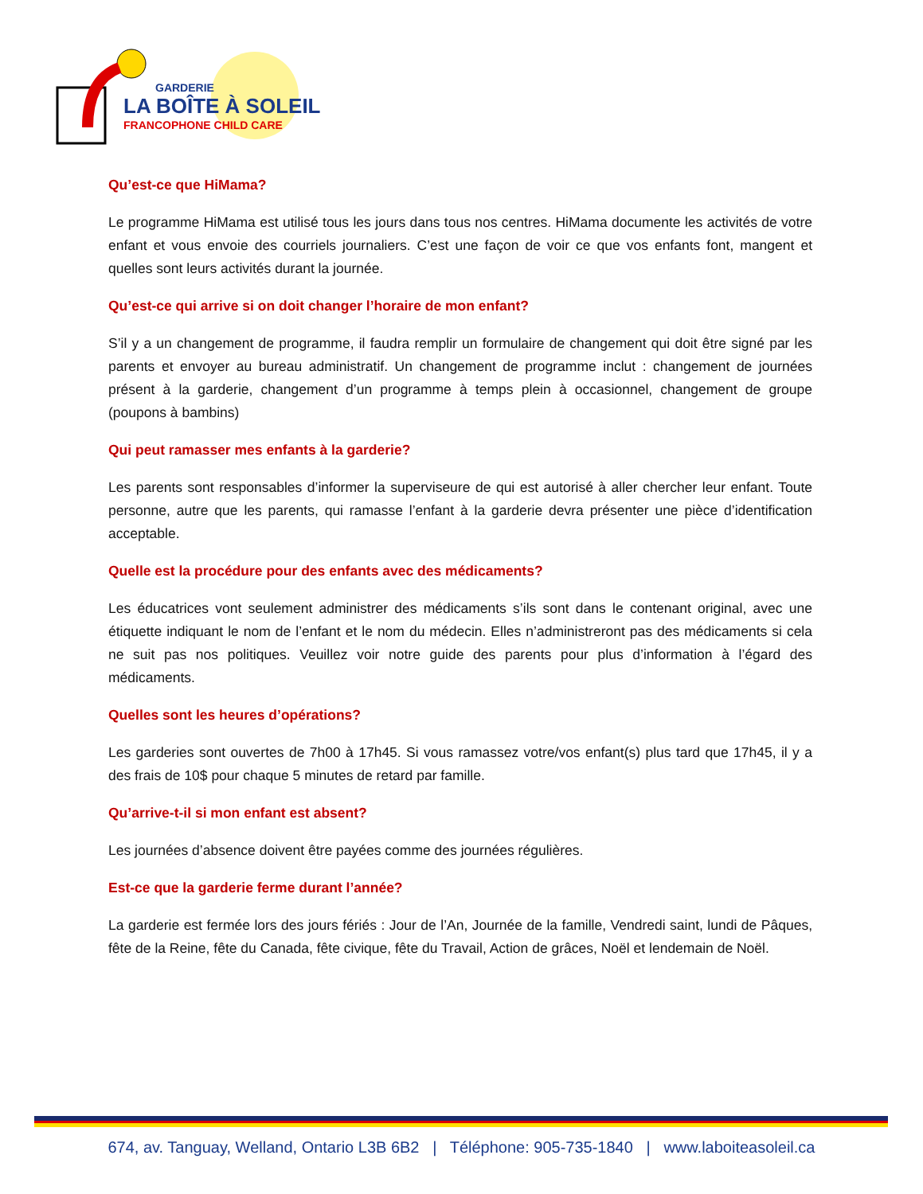GARDERIE
LA BOÎTE À SOLEIL
FRANCOPHONE CHILD CARE
Qu’est-ce que HiMama?
Le programme HiMama est utilisé tous les jours dans tous nos centres. HiMama documente les activités de votre enfant et vous envoie des courriels journaliers. C’est une façon de voir ce que vos enfants font, mangent et quelles sont leurs activités durant la journée.
Qu’est-ce qui arrive si on doit changer l’horaire de mon enfant?
S’il y a un changement de programme, il faudra remplir un formulaire de changement qui doit être signé par les parents et envoyer au bureau administratif. Un changement de programme inclut : changement de journées présent à la garderie, changement d’un programme à temps plein à occasionnel, changement de groupe (poupons à bambins)
Qui peut ramasser mes enfants à la garderie?
Les parents sont responsables d’informer la superviseure de qui est autorisé à aller chercher leur enfant. Toute personne, autre que les parents, qui ramasse l’enfant à la garderie devra présenter une pièce d’identification acceptable.
Quelle est la procédure pour des enfants avec des médicaments?
Les éducatrices vont seulement administrer des médicaments s’ils sont dans le contenant original, avec une étiquette indiquant le nom de l’enfant et le nom du médecin. Elles n’administreront pas des médicaments si cela ne suit pas nos politiques. Veuillez voir notre guide des parents pour plus d’information à l’égard des médicaments.
Quelles sont les heures d’opérations?
Les garderies sont ouvertes de 7h00 à 17h45. Si vous ramassez votre/vos enfant(s) plus tard que 17h45, il y a des frais de 10$ pour chaque 5 minutes de retard par famille.
Qu’arrive-t-il si mon enfant est absent?
Les journées d’absence doivent être payées comme des journées régulières.
Est-ce que la garderie ferme durant l’année?
La garderie est fermée lors des jours fériés : Jour de l’An, Journée de la famille, Vendredi saint, lundi de Pâques, fête de la Reine, fête du Canada, fête civique, fête du Travail, Action de grâces, Noël et lendemain de Noël.
674, av. Tanguay, Welland, Ontario L3B 6B2 | Téléphone: 905-735-1840 | www.laboiteasoleil.ca